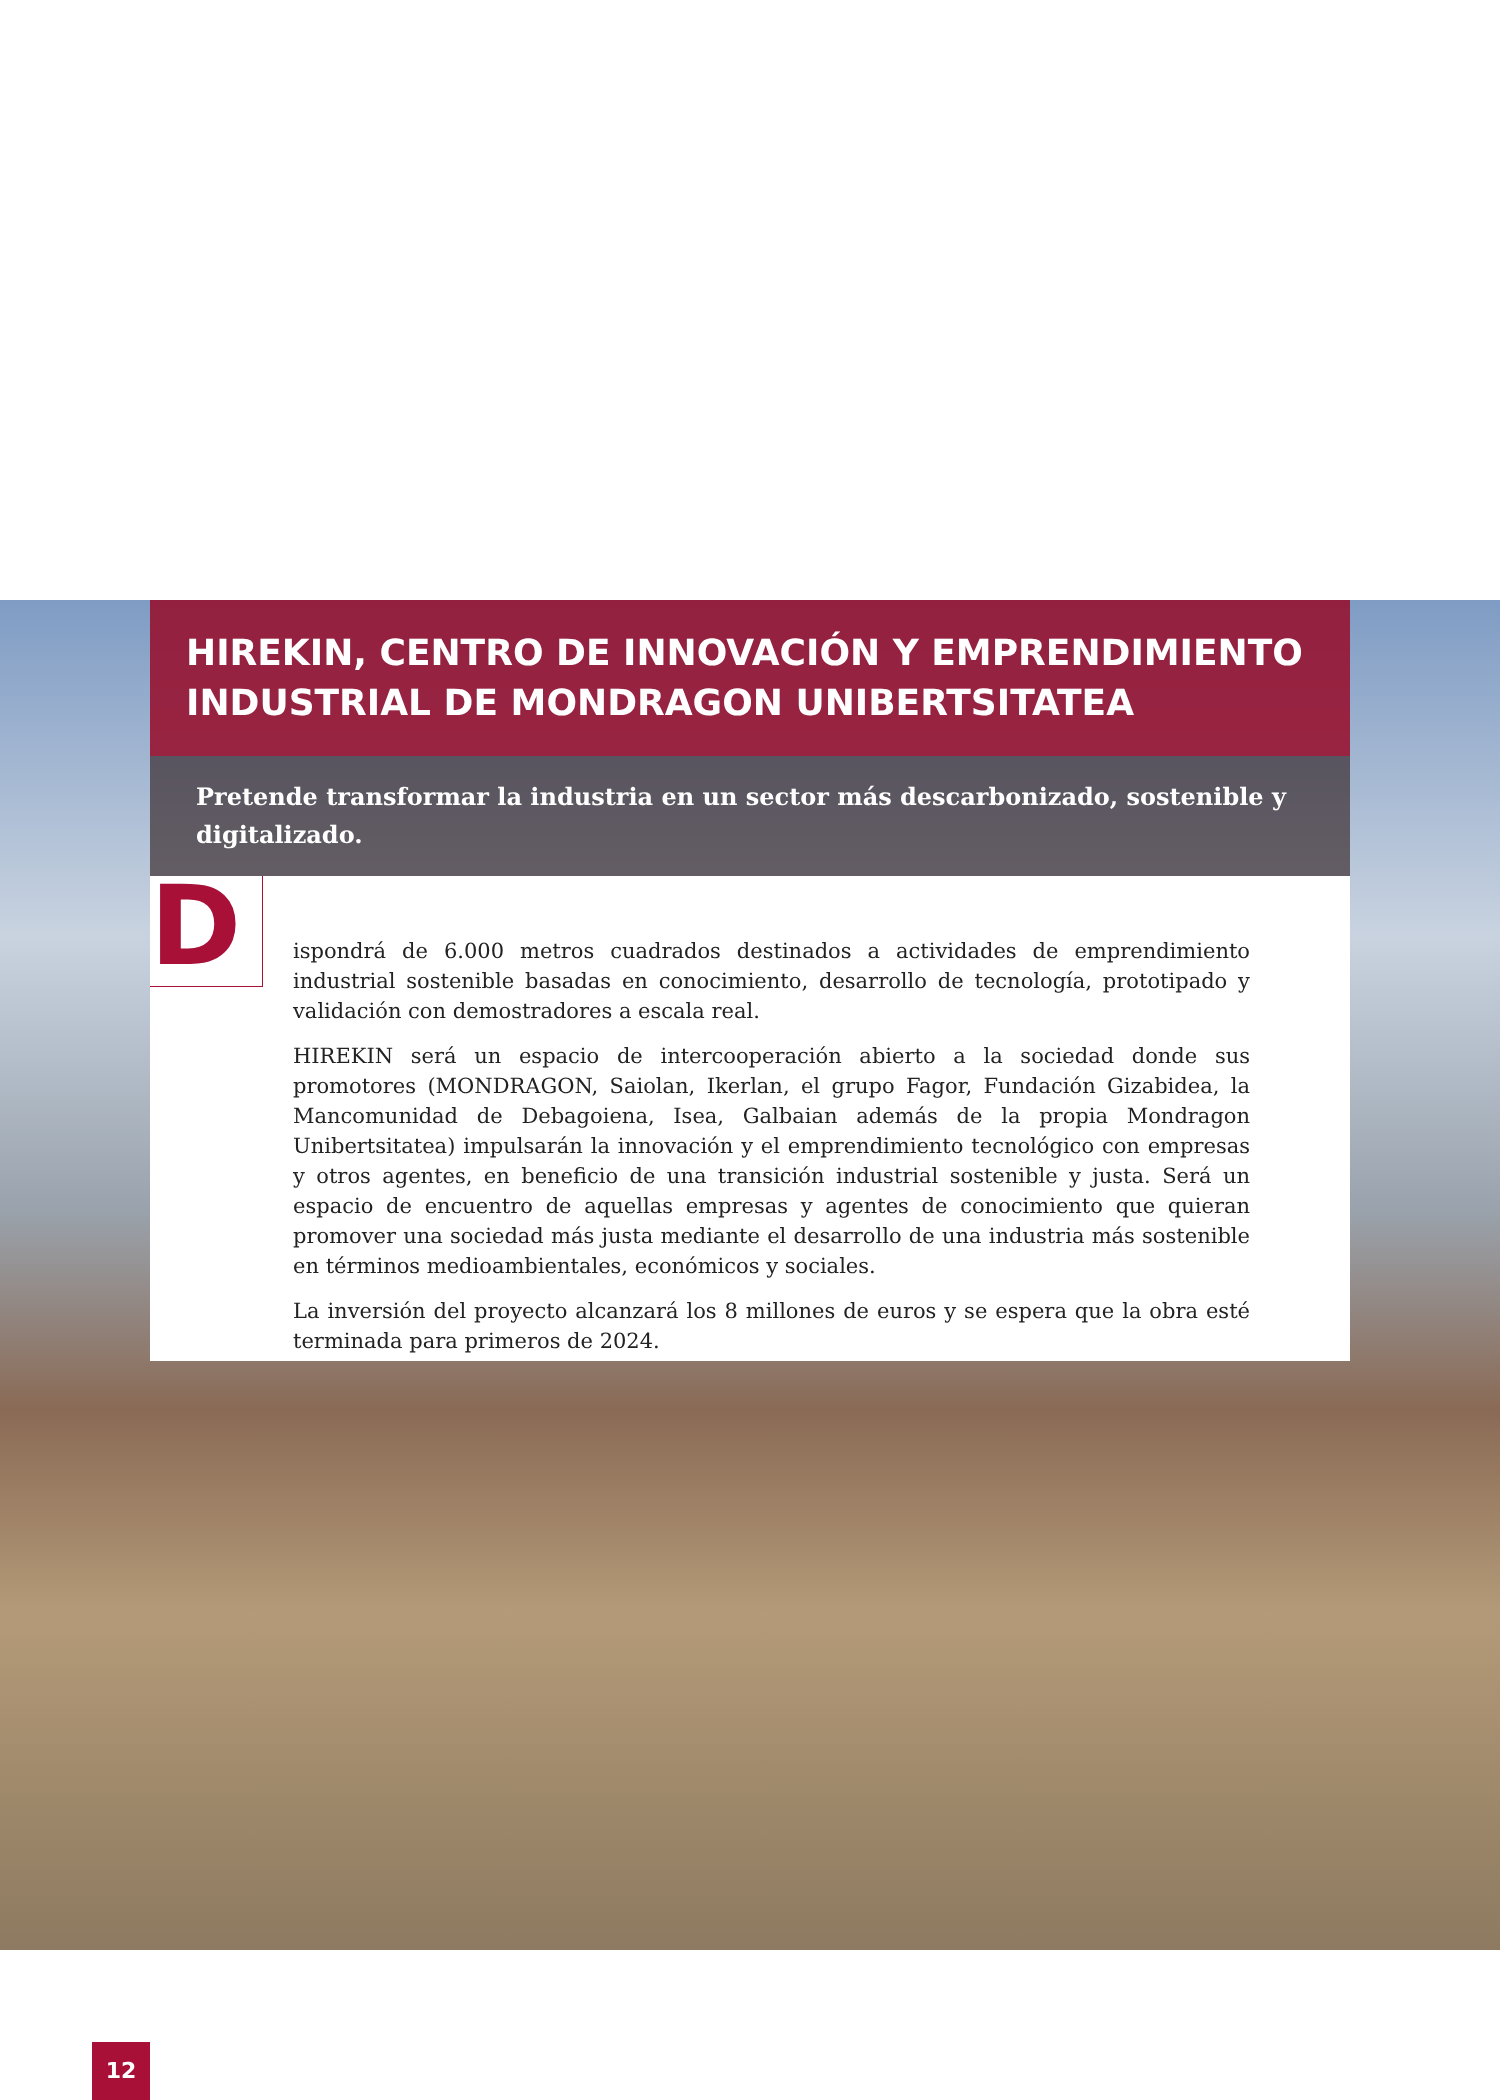HIREKIN, CENTRO DE INNOVACIÓN Y EMPRENDIMIENTO INDUSTRIAL DE MONDRAGON UNIBERTSITATEA
Pretende transformar la industria en un sector más descarbonizado, sostenible y digitalizado.
D
ispondrá de 6.000 metros cuadrados destinados a actividades de emprendimiento industrial sostenible basadas en conocimiento, desarrollo de tecnología, prototipado y validación con demostradores a escala real.
HIREKIN será un espacio de intercooperación abierto a la sociedad donde sus promotores (MONDRAGON, Saiolan, Ikerlan, el grupo Fagor, Fundación Gizabidea, la Mancomunidad de Debagoiena, Isea, Galbaian además de la propia Mondragon Unibertsitatea) impulsarán la innovación y el emprendimiento tecnológico con empresas y otros agentes, en beneficio de una transición industrial sostenible y justa. Será un espacio de encuentro de aquellas empresas y agentes de conocimiento que quieran promover una sociedad más justa mediante el desarrollo de una industria más sostenible en términos medioambientales, económicos y sociales.
La inversión del proyecto alcanzará los 8 millones de euros y se espera que la obra esté terminada para primeros de 2024.
12